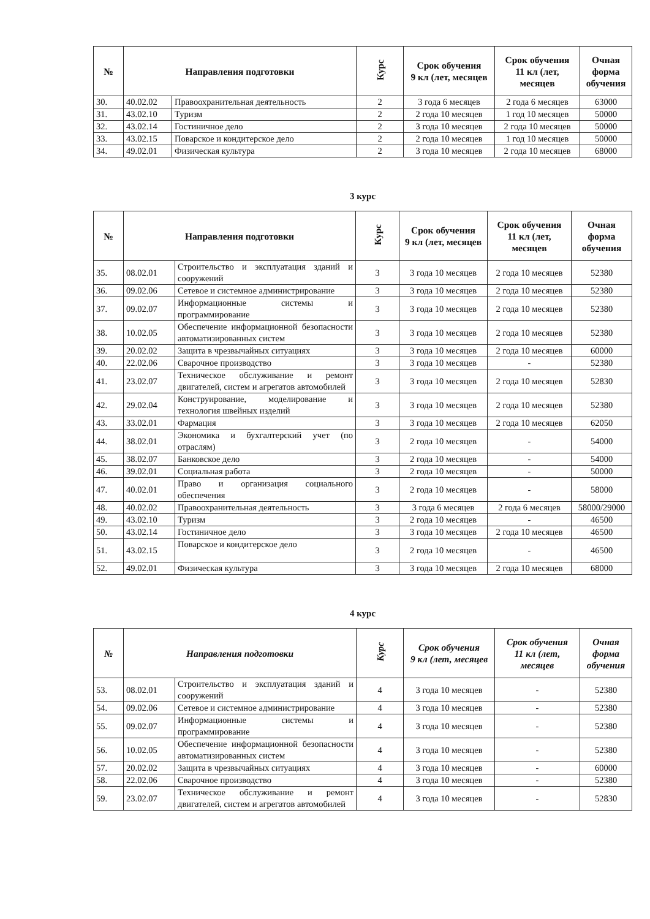| № | Направления подготовки | | Курс | Срок обучения 9 кл (лет, месяцев | Срок обучения 11 кл (лет, месяцев | Очная форма обучения |
| --- | --- | --- | --- | --- | --- | --- |
| 30. | 40.02.02 | Правоохранительная деятельность | 2 | 3 года 6 месяцев | 2 года 6 месяцев | 63000 |
| 31. | 43.02.10 | Туризм | 2 | 2 года 10 месяцев | 1 год 10 месяцев | 50000 |
| 32. | 43.02.14 | Гостиничное дело | 2 | 3 года 10 месяцев | 2 года 10 месяцев | 50000 |
| 33. | 43.02.15 | Поварское и кондитерское дело | 2 | 2 года 10 месяцев | 1 год 10 месяцев | 50000 |
| 34. | 49.02.01 | Физическая культура | 2 | 3 года 10 месяцев | 2 года 10 месяцев | 68000 |
3 курс
| № | Направления подготовки | | Курс | Срок обучения 9 кл (лет, месяцев | Срок обучения 11 кл (лет, месяцев | Очная форма обучения |
| --- | --- | --- | --- | --- | --- | --- |
| 35. | 08.02.01 | Строительство и эксплуатация зданий и сооружений | 3 | 3 года 10 месяцев | 2 года 10 месяцев | 52380 |
| 36. | 09.02.06 | Сетевое и системное администрирование | 3 | 3 года 10 месяцев | 2 года 10 месяцев | 52380 |
| 37. | 09.02.07 | Информационные системы и программирование | 3 | 3 года 10 месяцев | 2 года 10 месяцев | 52380 |
| 38. | 10.02.05 | Обеспечение информационной безопасности автоматизированных систем | 3 | 3 года 10 месяцев | 2 года 10 месяцев | 52380 |
| 39. | 20.02.02 | Защита в чрезвычайных ситуациях | 3 | 3 года 10 месяцев | 2 года 10 месяцев | 60000 |
| 40. | 22.02.06 | Сварочное производство | 3 | 3 года 10 месяцев | - | 52380 |
| 41. | 23.02.07 | Техническое обслуживание и ремонт двигателей, систем и агрегатов автомобилей | 3 | 3 года 10 месяцев | 2 года 10 месяцев | 52830 |
| 42. | 29.02.04 | Конструирование, моделирование и технология швейных изделий | 3 | 3 года 10 месяцев | 2 года 10 месяцев | 52380 |
| 43. | 33.02.01 | Фармация | 3 | 3 года 10 месяцев | 2 года 10 месяцев | 62050 |
| 44. | 38.02.01 | Экономика и бухгалтерский учет (по отраслям) | 3 | 2 года 10 месяцев | - | 54000 |
| 45. | 38.02.07 | Банковское дело | 3 | 2 года 10 месяцев | - | 54000 |
| 46. | 39.02.01 | Социальная работа | 3 | 2 года 10 месяцев | - | 50000 |
| 47. | 40.02.01 | Право и организация социального обеспечения | 3 | 2 года 10 месяцев | - | 58000 |
| 48. | 40.02.02 | Правоохранительная деятельность | 3 | 3 года 6 месяцев | 2 года 6 месяцев | 58000/29000 |
| 49. | 43.02.10 | Туризм | 3 | 2 года 10 месяцев | - | 46500 |
| 50. | 43.02.14 | Гостиничное дело | 3 | 3 года 10 месяцев | 2 года 10 месяцев | 46500 |
| 51. | 43.02.15 | Поварское и кондитерское дело | 3 | 2 года 10 месяцев | - | 46500 |
| 52. | 49.02.01 | Физическая культура | 3 | 3 года 10 месяцев | 2 года 10 месяцев | 68000 |
4 курс
| № | Направления подготовки | | Курс | Срок обучения 9 кл (лет, месяцев | Срок обучения 11 кл (лет, месяцев | Очная форма обучения |
| --- | --- | --- | --- | --- | --- | --- |
| 53. | 08.02.01 | Строительство и эксплуатация зданий и сооружений | 4 | 3 года 10 месяцев | - | 52380 |
| 54. | 09.02.06 | Сетевое и системное администрирование | 4 | 3 года 10 месяцев | - | 52380 |
| 55. | 09.02.07 | Информационные системы и программирование | 4 | 3 года 10 месяцев | - | 52380 |
| 56. | 10.02.05 | Обеспечение информационной безопасности автоматизированных систем | 4 | 3 года 10 месяцев | - | 52380 |
| 57. | 20.02.02 | Защита в чрезвычайных ситуациях | 4 | 3 года 10 месяцев | - | 60000 |
| 58. | 22.02.06 | Сварочное производство | 4 | 3 года 10 месяцев | - | 52380 |
| 59. | 23.02.07 | Техническое обслуживание и ремонт двигателей, систем и агрегатов автомобилей | 4 | 3 года 10 месяцев | - | 52830 |